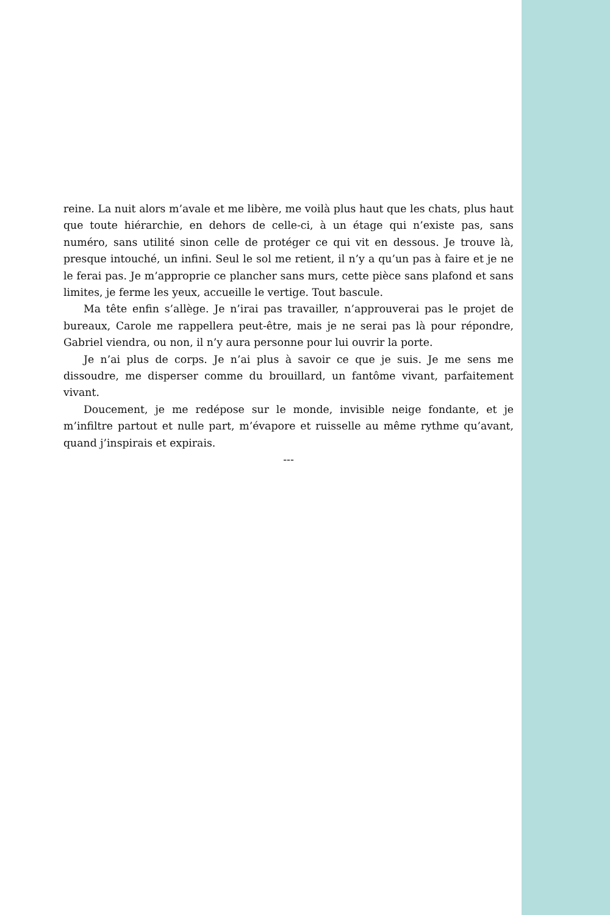reine. La nuit alors m’avale et me libère, me voilà plus haut que les chats, plus haut que toute hiérarchie, en dehors de celle-ci, à un étage qui n’existe pas, sans numéro, sans utilité sinon celle de protéger ce qui vit en dessous. Je trouve là, presque intouché, un infini. Seul le sol me retient, il n’y a qu’un pas à faire et je ne le ferai pas. Je m’approprie ce plancher sans murs, cette pièce sans plafond et sans limites, je ferme les yeux, accueille le vertige. Tout bascule.
Ma tête enfin s’allège. Je n’irai pas travailler, n’approuverai pas le projet de bureaux, Carole me rappellera peut-être, mais je ne serai pas là pour répondre, Gabriel viendra, ou non, il n’y aura personne pour lui ouvrir la porte.
Je n’ai plus de corps. Je n’ai plus à savoir ce que je suis. Je me sens me dissoudre, me disperser comme du brouillard, un fantôme vivant, parfaitement vivant.
Doucement, je me redépose sur le monde, invisible neige fondante, et je m’infiltre partout et nulle part, m’évapore et ruisselle au même rythme qu’avant, quand j’inspirais et expirais.
---